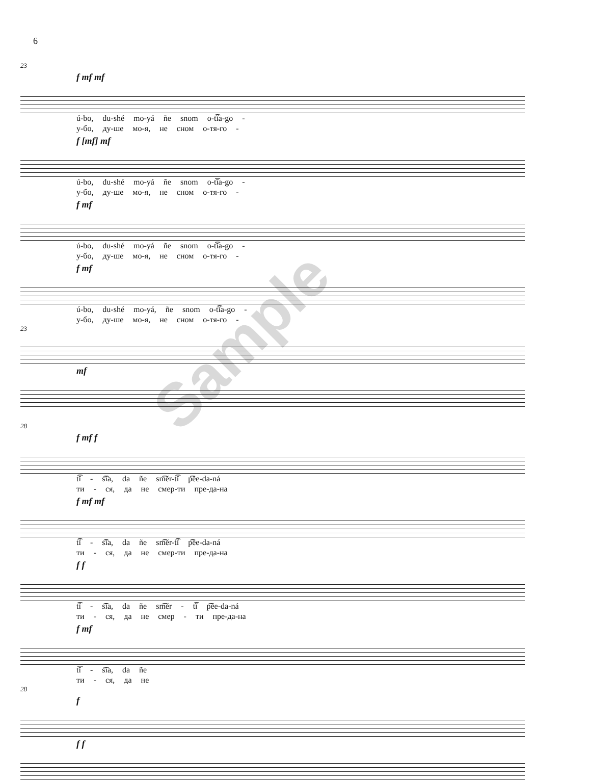6
Sample
23
f mf mf
ú-bo, du-shé mo-yá ñe snom o-t͡ĭa-go -
у-бо, ду-ше мо-я, не сном о-тя-го -
f [mf] mf
ú-bo, du-shé mo-yá ñe snom o-t͡ĭa-go -
у-бо, ду-ше мо-я, не сном о-тя-го -
f mf
ú-bo, du-shé mo-yá ñe snom o-t͡ĭa-go -
у-бо, ду-ше мо-я, не сном о-тя-го -
f mf
ú-bo, du-shé mo-yá, ñe snom o-t͡ĭa-go -
у-бо, ду-ше мо-я, не сном о-тя-го -
23
mf
28
f mf f
t͡ĭ - s͡ĭa, da ñe sm͡ĕr-t͡ĭ p͡ĕe-da-ná
ти - ся, да не смер-ти пре-да-на
f mf mf
t͡ĭ - s͡ĭa, da ñe sm͡ĕr-t͡ĭ p͡ĕe-da-ná
ти - ся, да не смер-ти пре-да-на
f f
t͡ĭ - s͡ĭa, da ñe sm͡ĕr - t͡ĭ p͡ĕe-da-ná
ти - ся, да не смер - ти пре-да-на
f mf
t͡ĭ - s͡ĭa, da ñe
ти - ся, да не
28
f
f f